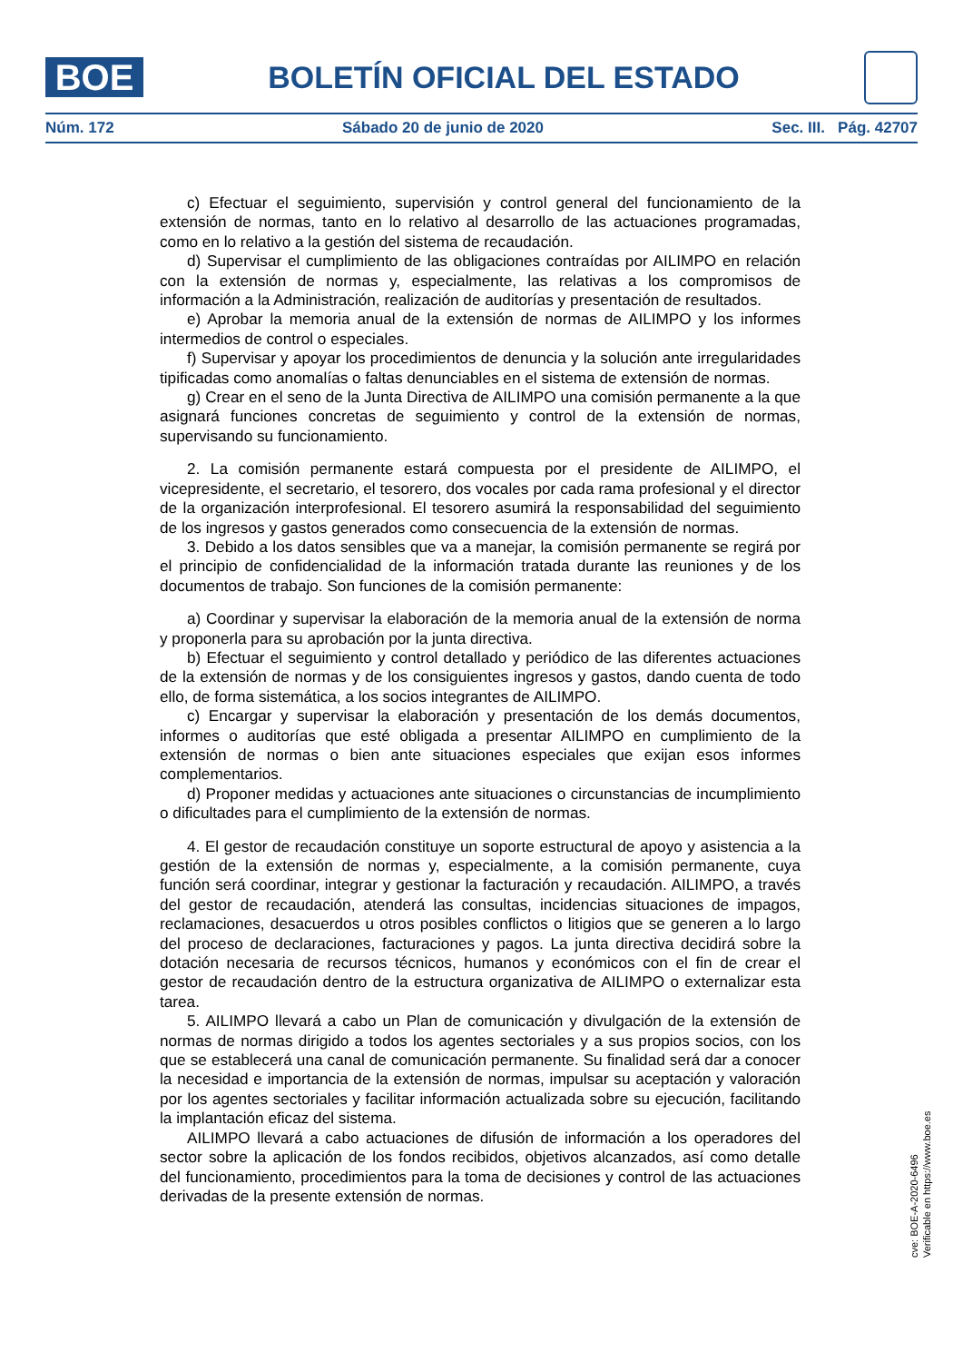BOE
BOLETÍN OFICIAL DEL ESTADO
Núm. 172 Sábado 20 de junio de 2020 Sec. III. Pág. 42707
c) Efectuar el seguimiento, supervisión y control general del funcionamiento de la extensión de normas, tanto en lo relativo al desarrollo de las actuaciones programadas, como en lo relativo a la gestión del sistema de recaudación.
d) Supervisar el cumplimiento de las obligaciones contraídas por AILIMPO en relación con la extensión de normas y, especialmente, las relativas a los compromisos de información a la Administración, realización de auditorías y presentación de resultados.
e) Aprobar la memoria anual de la extensión de normas de AILIMPO y los informes intermedios de control o especiales.
f) Supervisar y apoyar los procedimientos de denuncia y la solución ante irregularidades tipificadas como anomalías o faltas denunciables en el sistema de extensión de normas.
g) Crear en el seno de la Junta Directiva de AILIMPO una comisión permanente a la que asignará funciones concretas de seguimiento y control de la extensión de normas, supervisando su funcionamiento.
2. La comisión permanente estará compuesta por el presidente de AILIMPO, el vicepresidente, el secretario, el tesorero, dos vocales por cada rama profesional y el director de la organización interprofesional. El tesorero asumirá la responsabilidad del seguimiento de los ingresos y gastos generados como consecuencia de la extensión de normas.
3. Debido a los datos sensibles que va a manejar, la comisión permanente se regirá por el principio de confidencialidad de la información tratada durante las reuniones y de los documentos de trabajo. Son funciones de la comisión permanente:
a) Coordinar y supervisar la elaboración de la memoria anual de la extensión de norma y proponerla para su aprobación por la junta directiva.
b) Efectuar el seguimiento y control detallado y periódico de las diferentes actuaciones de la extensión de normas y de los consiguientes ingresos y gastos, dando cuenta de todo ello, de forma sistemática, a los socios integrantes de AILIMPO.
c) Encargar y supervisar la elaboración y presentación de los demás documentos, informes o auditorías que esté obligada a presentar AILIMPO en cumplimiento de la extensión de normas o bien ante situaciones especiales que exijan esos informes complementarios.
d) Proponer medidas y actuaciones ante situaciones o circunstancias de incumplimiento o dificultades para el cumplimiento de la extensión de normas.
4. El gestor de recaudación constituye un soporte estructural de apoyo y asistencia a la gestión de la extensión de normas y, especialmente, a la comisión permanente, cuya función será coordinar, integrar y gestionar la facturación y recaudación. AILIMPO, a través del gestor de recaudación, atenderá las consultas, incidencias situaciones de impagos, reclamaciones, desacuerdos u otros posibles conflictos o litigios que se generen a lo largo del proceso de declaraciones, facturaciones y pagos. La junta directiva decidirá sobre la dotación necesaria de recursos técnicos, humanos y económicos con el fin de crear el gestor de recaudación dentro de la estructura organizativa de AILIMPO o externalizar esta tarea.
5. AILIMPO llevará a cabo un Plan de comunicación y divulgación de la extensión de normas de normas dirigido a todos los agentes sectoriales y a sus propios socios, con los que se establecerá una canal de comunicación permanente. Su finalidad será dar a conocer la necesidad e importancia de la extensión de normas, impulsar su aceptación y valoración por los agentes sectoriales y facilitar información actualizada sobre su ejecución, facilitando la implantación eficaz del sistema.
AILIMPO llevará a cabo actuaciones de difusión de información a los operadores del sector sobre la aplicación de los fondos recibidos, objetivos alcanzados, así como detalle del funcionamiento, procedimientos para la toma de decisiones y control de las actuaciones derivadas de la presente extensión de normas.
cve: BOE-A-2020-6496
Verificable en https://www.boe.es